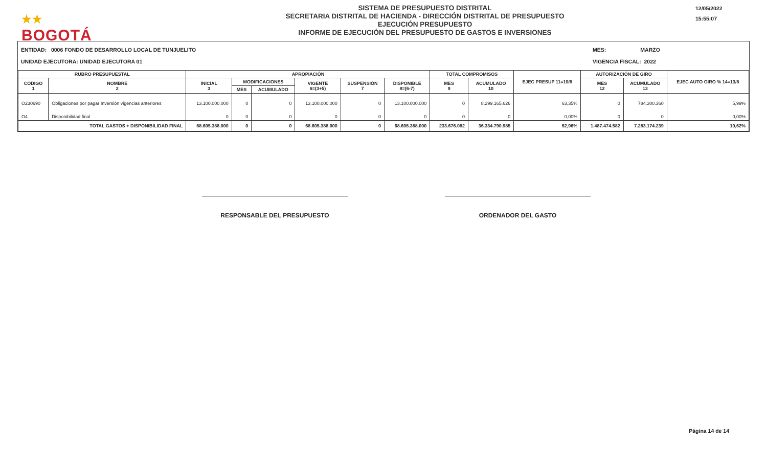★★
BOGOTÁ
SISTEMA DE PRESUPUESTO DISTRITAL
SECRETARIA DISTRITAL DE HACIENDA - DIRECCIÓN DISTRITAL DE PRESUPUESTO
EJECUCIÓN PRESUPUESTO
INFORME DE EJECUCIÓN DEL PRESUPUESTO DE GASTOS E INVERSIONES
12/05/2022
15:55:07
ENTIDAD: 0006 FONDO DE DESARROLLO LOCAL DE TUNJUELITO
UNIDAD EJECUTORA: UNIDAD EJECUTORA 01
MES: MARZO
VIGENCIA FISCAL: 2022
| RUBRO PRESUPUESTAL | | APROPIACIÓN | | | | | | TOTAL COMPROMISOS | | EJEC PRESUP 11=10/8 | AUTORIZACIÓN DE GIRO | | EJEC AUTO GIRO % 14=13/8 |
| --- | --- | --- | --- | --- | --- | --- | --- | --- | --- | --- | --- | --- | --- |
| CÓDIGO 1 | NOMBRE 2 | INICIAL 3 | MODIFICACIONES | | VIGENTE 6=(3+5) | SUSPENSIÓN 7 | DISPONIBLE 8=(6-7) | MES 9 | ACUMULADO 10 | | MES 12 | ACUMULADO 13 | |
| | | | MES | ACUMULADO | | | | | | | | | |
| O230690 | Obligaciones por pagar Inversión vigencias anteriores | 13.100.000.000 | 0 | 0 | 13.100.000.000 | 0 | 13.100.000.000 | 0 | 8.299.165.626 | 63,35% | 0 | 784.300.360 | 5,99% |
| O4 | Disponibilidad final | 0 | 0 | 0 | 0 | 0 | 0 | 0 | 0 | 0,00% | 0 | 0 | 0,00% |
| TOTAL GASTOS + DISPONIBILIDAD FINAL | | 68.605.388.000 | 0 | 0 | 68.605.388.000 | 0 | 68.605.388.000 | 233.676.082 | 36.334.790.985 | 52,96% | 1.487.474.582 | 7.283.174.239 | 10,62% |
RESPONSABLE DEL PRESUPUESTO ORDENADOR DEL GASTO
Página 14 de 14